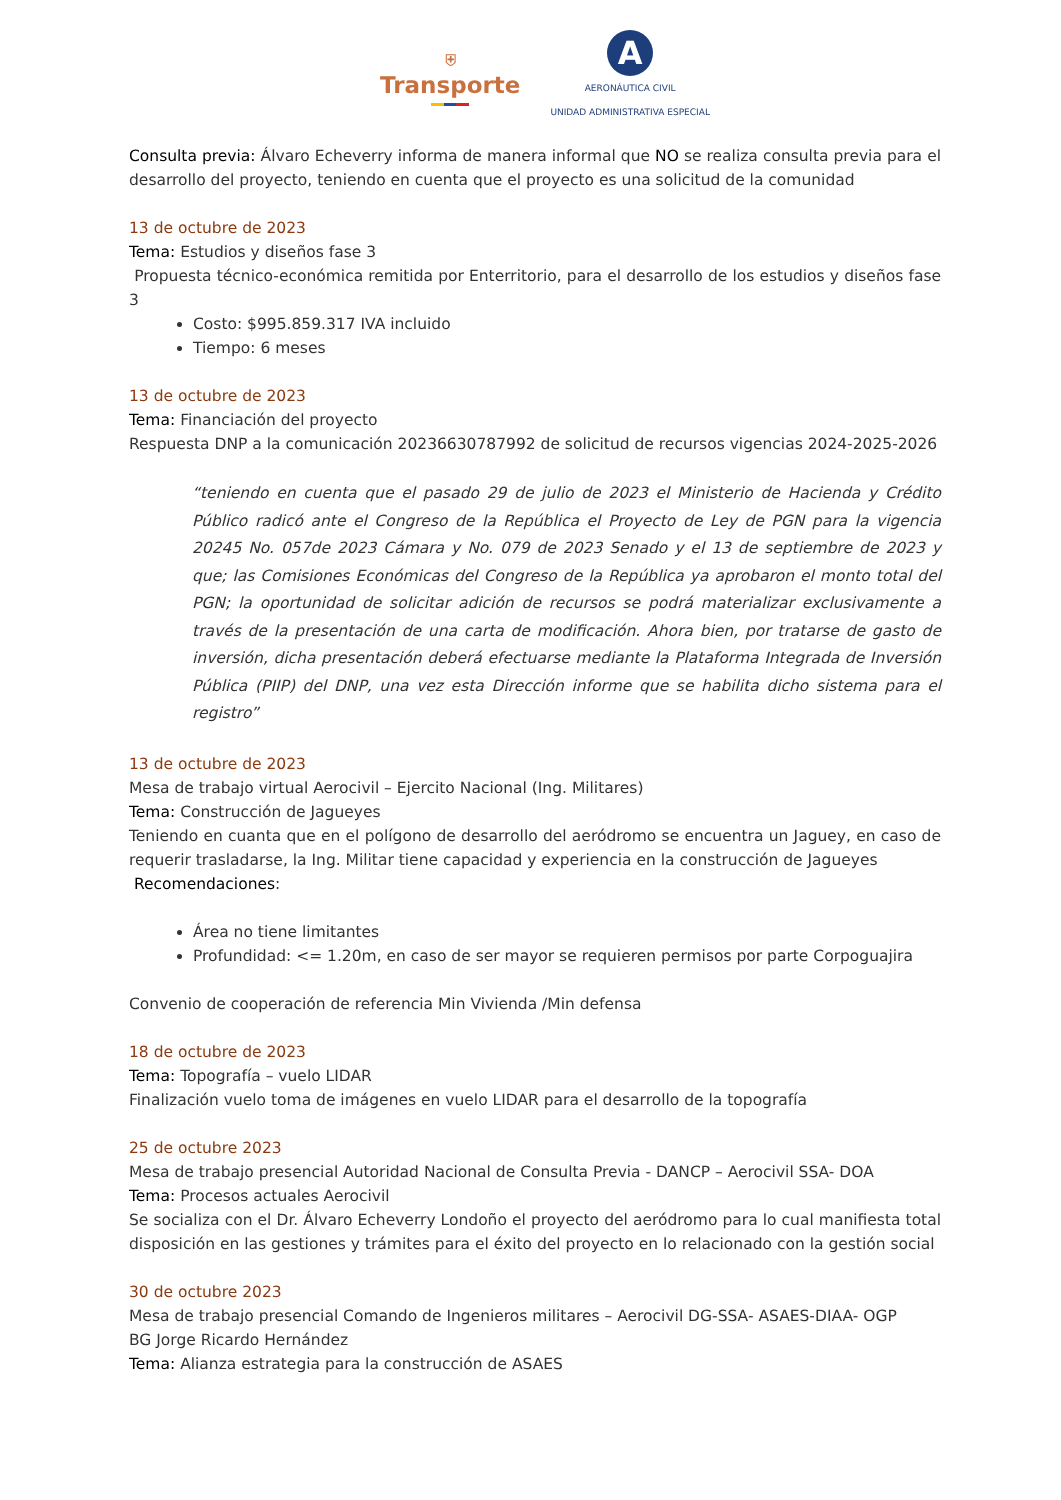⛨
Transporte
A
AERONÁUTICA CIVIL
UNIDAD ADMINISTRATIVA ESPECIAL
Consulta previa: Álvaro Echeverry informa de manera informal que NO se realiza consulta previa para el desarrollo del proyecto, teniendo en cuenta que el proyecto es una solicitud de la comunidad
13 de octubre de 2023
Tema: Estudios y diseños fase 3
Propuesta técnico-económica remitida por Enterritorio, para el desarrollo de los estudios y diseños fase 3
Costo: $995.859.317 IVA incluido
Tiempo: 6 meses
13 de octubre de 2023
Tema: Financiación del proyecto
Respuesta DNP a la comunicación 20236630787992 de solicitud de recursos vigencias 2024-2025-2026
“teniendo en cuenta que el pasado 29 de julio de 2023 el Ministerio de Hacienda y Crédito Público radicó ante el Congreso de la República el Proyecto de Ley de PGN para la vigencia 20245 No. 057de 2023 Cámara y No. 079 de 2023 Senado y el 13 de septiembre de 2023 y que; las Comisiones Económicas del Congreso de la República ya aprobaron el monto total del PGN; la oportunidad de solicitar adición de recursos se podrá materializar exclusivamente a través de la presentación de una carta de modificación. Ahora bien, por tratarse de gasto de inversión, dicha presentación deberá efectuarse mediante la Plataforma Integrada de Inversión Pública (PIIP) del DNP, una vez esta Dirección informe que se habilita dicho sistema para el registro”
13 de octubre de 2023
Mesa de trabajo virtual Aerocivil – Ejercito Nacional (Ing. Militares)
Tema: Construcción de Jagueyes
Teniendo en cuanta que en el polígono de desarrollo del aeródromo se encuentra un Jaguey, en caso de requerir trasladarse, la Ing. Militar tiene capacidad y experiencia en la construcción de Jagueyes
Recomendaciones:
Área no tiene limitantes
Profundidad: <= 1.20m, en caso de ser mayor se requieren permisos por parte Corpoguajira
Convenio de cooperación de referencia Min Vivienda /Min defensa
18 de octubre de 2023
Tema: Topografía – vuelo LIDAR
Finalización vuelo toma de imágenes en vuelo LIDAR para el desarrollo de la topografía
25 de octubre 2023
Mesa de trabajo presencial Autoridad Nacional de Consulta Previa - DANCP – Aerocivil SSA- DOA
Tema: Procesos actuales Aerocivil
Se socializa con el Dr. Álvaro Echeverry Londoño el proyecto del aeródromo para lo cual manifiesta total disposición en las gestiones y trámites para el éxito del proyecto en lo relacionado con la gestión social
30 de octubre 2023
Mesa de trabajo presencial Comando de Ingenieros militares – Aerocivil DG-SSA- ASAES-DIAA- OGP
BG Jorge Ricardo Hernández
Tema: Alianza estrategia para la construcción de ASAES